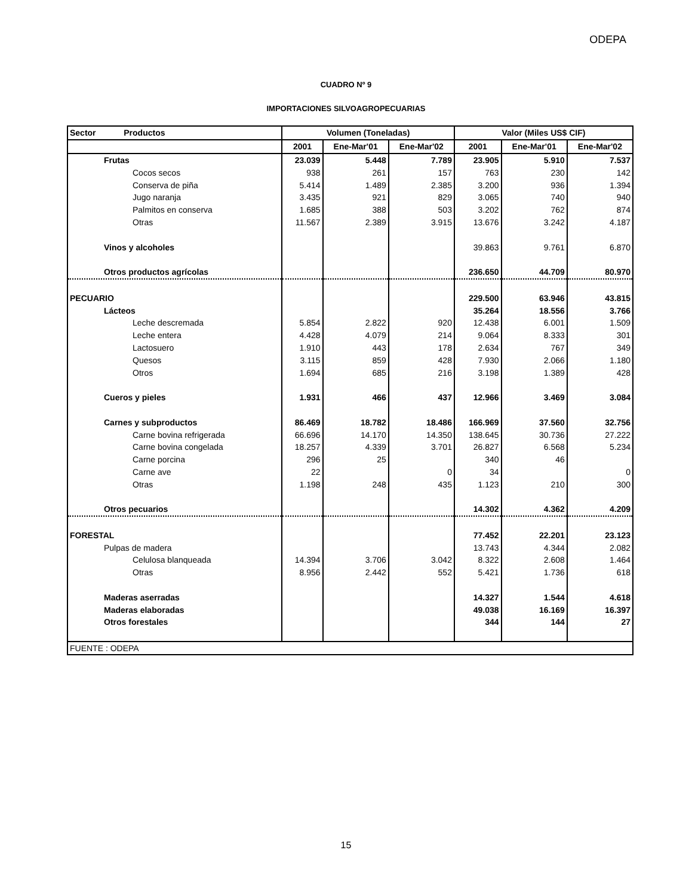ODEPA
CUADRO Nº 9
IMPORTACIONES SILVOAGROPECUARIAS
| Sector Productos | Volumen (Toneladas) | | | Valor (Miles US$ CIF) | | |
| --- | --- | --- | --- | --- | --- | --- |
| | 2001 | Ene-Mar'01 | Ene-Mar'02 | 2001 | Ene-Mar'01 | Ene-Mar'02 |
| Frutas | 23.039 | 5.448 | 7.789 | 23.905 | 5.910 | 7.537 |
| Cocos secos | 938 | 261 | 157 | 763 | 230 | 142 |
| Conserva de piña | 5.414 | 1.489 | 2.385 | 3.200 | 936 | 1.394 |
| Jugo naranja | 3.435 | 921 | 829 | 3.065 | 740 | 940 |
| Palmitos en conserva | 1.685 | 388 | 503 | 3.202 | 762 | 874 |
| Otras | 11.567 | 2.389 | 3.915 | 13.676 | 3.242 | 4.187 |
| Vinos y alcoholes | | | | 39.863 | 9.761 | 6.870 |
| Otros productos agrícolas | | | | 236.650 | 44.709 | 80.970 |
| PECUARIO | | | | 229.500 | 63.946 | 43.815 |
| Lácteos | | | | 35.264 | 18.556 | 3.766 |
| Leche descremada | 5.854 | 2.822 | 920 | 12.438 | 6.001 | 1.509 |
| Leche entera | 4.428 | 4.079 | 214 | 9.064 | 8.333 | 301 |
| Lactosuero | 1.910 | 443 | 178 | 2.634 | 767 | 349 |
| Quesos | 3.115 | 859 | 428 | 7.930 | 2.066 | 1.180 |
| Otros | 1.694 | 685 | 216 | 3.198 | 1.389 | 428 |
| Cueros y pieles | 1.931 | 466 | 437 | 12.966 | 3.469 | 3.084 |
| Carnes y subproductos | 86.469 | 18.782 | 18.486 | 166.969 | 37.560 | 32.756 |
| Carne bovina refrigerada | 66.696 | 14.170 | 14.350 | 138.645 | 30.736 | 27.222 |
| Carne bovina congelada | 18.257 | 4.339 | 3.701 | 26.827 | 6.568 | 5.234 |
| Carne porcina | 296 | 25 | | 340 | 46 | |
| Carne ave | 22 | | 0 | 34 | | 0 |
| Otras | 1.198 | 248 | 435 | 1.123 | 210 | 300 |
| Otros pecuarios | | | | 14.302 | 4.362 | 4.209 |
| FORESTAL | | | | 77.452 | 22.201 | 23.123 |
| Pulpas de madera | | | | 13.743 | 4.344 | 2.082 |
| Celulosa blanqueada | 14.394 | 3.706 | 3.042 | 8.322 | 2.608 | 1.464 |
| Otras | 8.956 | 2.442 | 552 | 5.421 | 1.736 | 618 |
| Maderas aserradas | | | | 14.327 | 1.544 | 4.618 |
| Maderas elaboradas | | | | 49.038 | 16.169 | 16.397 |
| Otros forestales | | | | 344 | 144 | 27 |
| FUENTE : ODEPA | | | | | | |
15